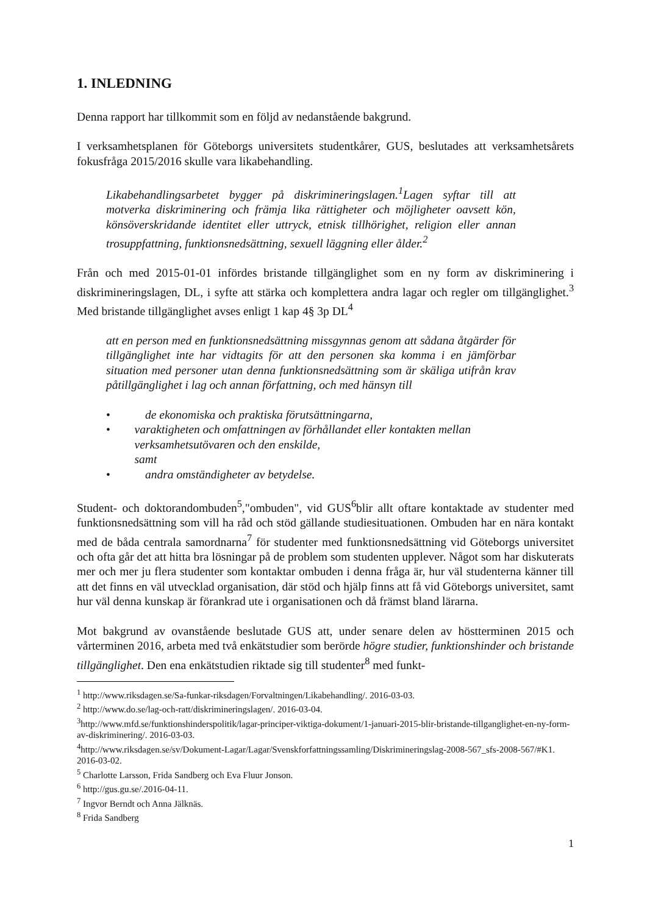1. INLEDNING
Denna rapport har tillkommit som en följd av nedanstående bakgrund.
I verksamhetsplanen för Göteborgs universitets studentkårer, GUS, beslutades att verksamhetsårets fokusfråga 2015/2016 skulle vara likabehandling.
Likabehandlingsarbetet bygger på diskrimineringslagen.<sup>1</sup>Lagen syftar till att motverka diskriminering och främja lika rättigheter och möjligheter oavsett kön, könsöverskridande identitet eller uttryck, etnisk tillhörighet, religion eller annan trosuppfattning, funktionsnedsättning, sexuell läggning eller ålder.<sup>2</sup>
Från och med 2015-01-01 infördes bristande tillgänglighet som en ny form av diskriminering i diskrimineringslagen, DL, i syfte att stärka och komplettera andra lagar och regler om tillgänglighet.<sup>3</sup> Med bristande tillgänglighet avses enligt 1 kap 4§ 3p DL<sup>4</sup>
att en person med en funktionsnedsättning missgynnas genom att sådana åtgärder för tillgänglighet inte har vidtagits för att den personen ska komma i en jämförbar situation med personer utan denna funktionsnedsättning som är skäliga utifrån krav påtillgänglighet i lag och annan författning, och med hänsyn till
• de ekonomiska och praktiska förutsättningarna,
• varaktigheten och omfattningen av förhållandet eller kontakten mellan verksamhetsutövaren och den enskilde,
samt
• andra omständigheter av betydelse.
Student- och doktorandombuden<sup>5</sup>,"ombuden", vid GUS<sup>6</sup>blir allt oftare kontaktade av studenter med funktionsnedsättning som vill ha råd och stöd gällande studiesituationen. Ombuden har en nära kontakt med de båda centrala samordnarna<sup>7</sup> för studenter med funktionsnedsättning vid Göteborgs universitet och ofta går det att hitta bra lösningar på de problem som studenten upplever. Något som har diskuterats mer och mer ju flera studenter som kontaktar ombuden i denna fråga är, hur väl studenterna känner till att det finns en väl utvecklad organisation, där stöd och hjälp finns att få vid Göteborgs universitet, samt hur väl denna kunskap är förankrad ute i organisationen och då främst bland lärarna.
Mot bakgrund av ovanstående beslutade GUS att, under senare delen av höstterminen 2015 och vårterminen 2016, arbeta med två enkätstudier som berörde högre studier, funktionshinder och bristande tillgänglighet. Den ena enkätstudien riktade sig till studenter<sup>8</sup> med funkt-
<sup>1</sup> http://www.riksdagen.se/Sa-funkar-riksdagen/Forvaltningen/Likabehandling/. 2016-03-03.
<sup>2</sup> http://www.do.se/lag-och-ratt/diskrimineringslagen/. 2016-03-04.
<sup>3</sup> http://www.mfd.se/funktionshinderspolitik/lagar-principer-viktiga-dokument/1-januari-2015-blir-bristande-tillganglighet-en-ny-form-av-diskriminering/. 2016-03-03.
<sup>4</sup> http://www.riksdagen.se/sv/Dokument-Lagar/Lagar/Svenskforfattningssamling/Diskrimineringslag-2008-567_sfs-2008-567/#K1. 2016-03-02.
<sup>5</sup> Charlotte Larsson, Frida Sandberg och Eva Fluur Jonson.
<sup>6</sup> http://gus.gu.se/.2016-04-11.
<sup>7</sup> Ingvor Berndt och Anna Jälknäs.
<sup>8</sup> Frida Sandberg
1